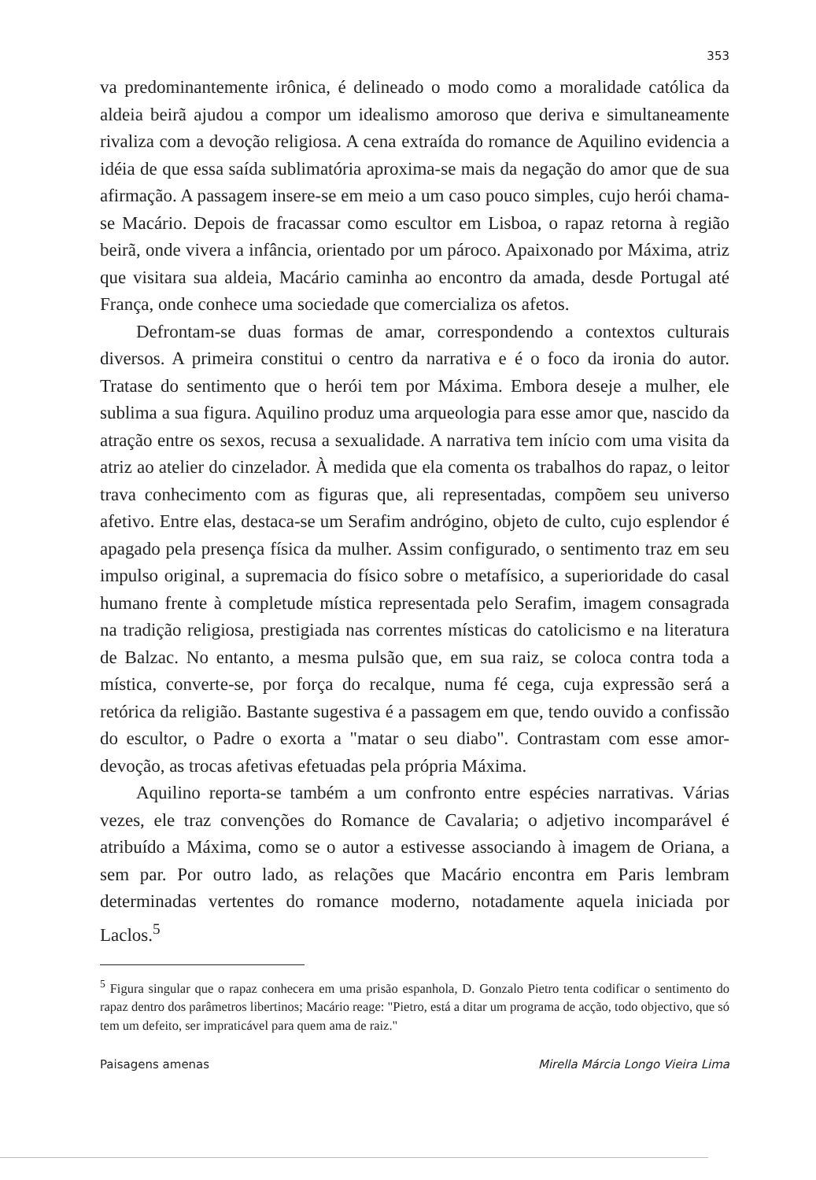353
va predominantemente irônica, é delineado o modo como a moralidade católica da aldeia beirã ajudou a compor um idealismo amoroso que deriva e simultaneamente rivaliza com a devoção religiosa. A cena extraída do romance de Aquilino evidencia a idéia de que essa saída sublimatória aproxima-se mais da negação do amor que de sua afirmação. A passagem insere-se em meio a um caso pouco simples, cujo herói chama-se Macário. Depois de fracassar como escultor em Lisboa, o rapaz retorna à região beirã, onde vivera a infância, orientado por um pároco. Apaixonado por Máxima, atriz que visitara sua aldeia, Macário caminha ao encontro da amada, desde Portugal até França, onde conhece uma sociedade que comercializa os afetos.
Defrontam-se duas formas de amar, correspondendo a contextos culturais diversos. A primeira constitui o centro da narrativa e é o foco da ironia do autor. Tratase do sentimento que o herói tem por Máxima. Embora deseje a mulher, ele sublima a sua figura. Aquilino produz uma arqueologia para esse amor que, nascido da atração entre os sexos, recusa a sexualidade. A narrativa tem início com uma visita da atriz ao atelier do cinzelador. À medida que ela comenta os trabalhos do rapaz, o leitor trava conhecimento com as figuras que, ali representadas, compõem seu universo afetivo. Entre elas, destaca-se um Serafim andrógino, objeto de culto, cujo esplendor é apagado pela presença física da mulher. Assim configurado, o sentimento traz em seu impulso original, a supremacia do físico sobre o metafísico, a superioridade do casal humano frente à completude mística representada pelo Serafim, imagem consagrada na tradição religiosa, prestigiada nas correntes místicas do catolicismo e na literatura de Balzac. No entanto, a mesma pulsão que, em sua raiz, se coloca contra toda a mística, converte-se, por força do recalque, numa fé cega, cuja expressão será a retórica da religião. Bastante sugestiva é a passagem em que, tendo ouvido a confissão do escultor, o Padre o exorta a "matar o seu diabo". Contrastam com esse amor-devoção, as trocas afetivas efetuadas pela própria Máxima.
Aquilino reporta-se também a um confronto entre espécies narrativas. Várias vezes, ele traz convenções do Romance de Cavalaria; o adjetivo incomparável é atribuído a Máxima, como se o autor a estivesse associando à imagem de Oriana, a sem par. Por outro lado, as relações que Macário encontra em Paris lembram determinadas vertentes do romance moderno, notadamente aquela iniciada por Laclos.<sup>5</sup>
<sup>5</sup> Figura singular que o rapaz conhecera em uma prisão espanhola, D. Gonzalo Pietro tenta codificar o sentimento do rapaz dentro dos parâmetros libertinos; Macário reage: "Pietro, está a ditar um programa de acção, todo objectivo, que só tem um defeito, ser impraticável para quem ama de raiz."
Paisagens amenas Mirella Márcia Longo Vieira Lima